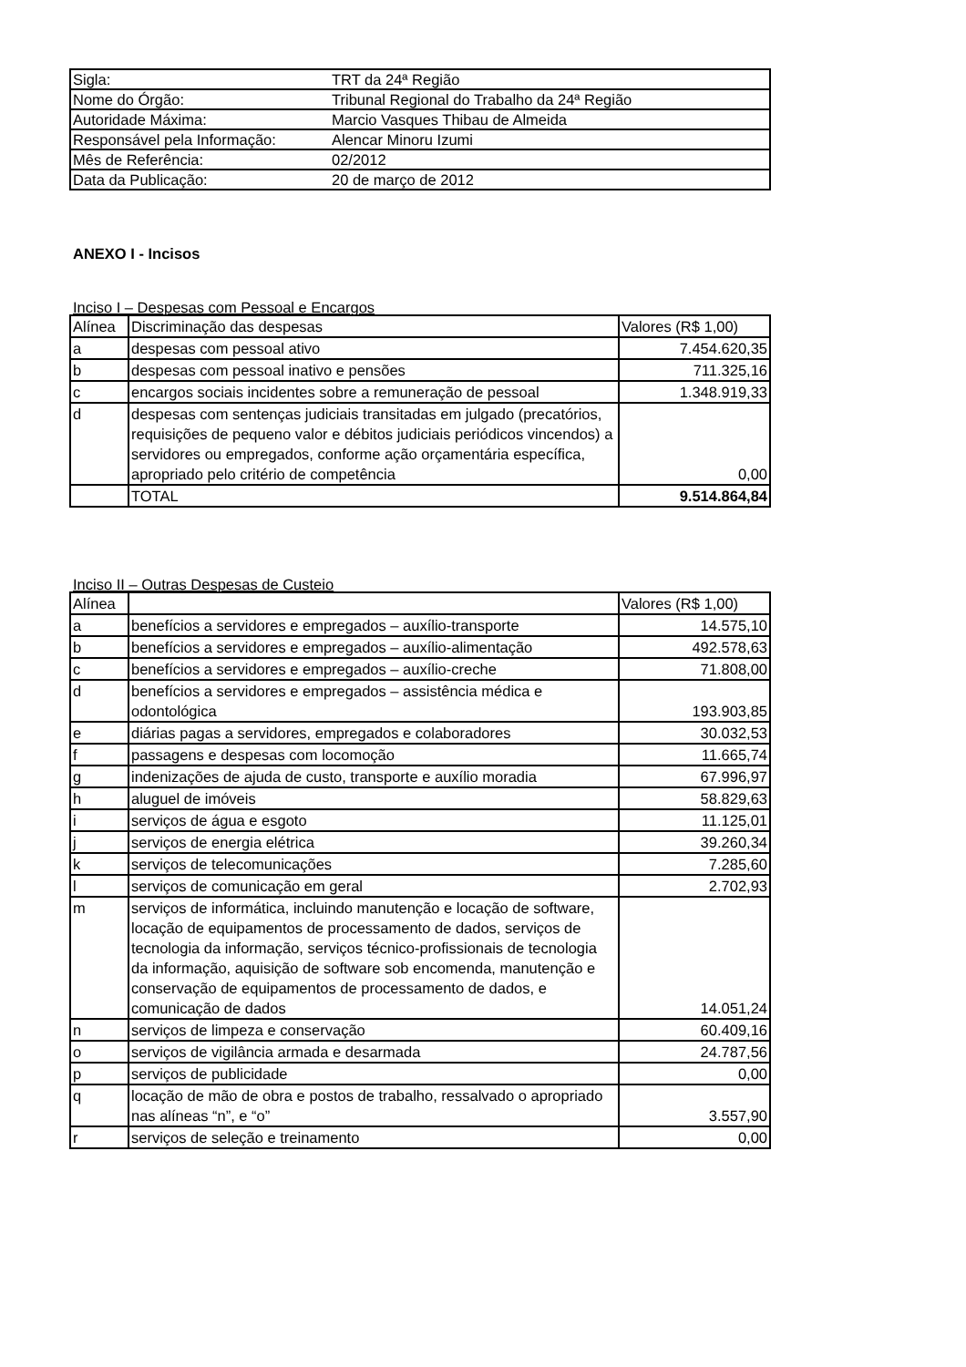| Sigla: | TRT da 24ª Região |
| Nome do Órgão: | Tribunal Regional do Trabalho da 24ª Região |
| Autoridade Máxima: | Marcio Vasques Thibau de Almeida |
| Responsável pela Informação: | Alencar Minoru Izumi |
| Mês de Referência: | 02/2012 |
| Data da Publicação: | 20 de março de 2012 |
ANEXO I - Incisos
Inciso I – Despesas com Pessoal e Encargos
| Alínea | Discriminação das despesas | Valores (R$ 1,00) |
| --- | --- | --- |
| a | despesas com pessoal ativo | 7.454.620,35 |
| b | despesas com pessoal inativo e pensões | 711.325,16 |
| c | encargos sociais incidentes sobre a remuneração de pessoal | 1.348.919,33 |
| d | despesas com sentenças judiciais transitadas em julgado (precatórios, requisições de pequeno valor e débitos judiciais periódicos vincendos) a servidores ou empregados, conforme ação orçamentária específica, apropriado pelo critério de competência | 0,00 |
| | TOTAL | 9.514.864,84 |
Inciso II – Outras Despesas de Custeio
| Alínea | | Valores (R$ 1,00) |
| --- | --- | --- |
| a | benefícios a servidores e empregados – auxílio-transporte | 14.575,10 |
| b | benefícios a servidores e empregados – auxílio-alimentação | 492.578,63 |
| c | benefícios a servidores e empregados – auxílio-creche | 71.808,00 |
| d | benefícios a servidores e empregados – assistência médica e odontológica | 193.903,85 |
| e | diárias pagas a servidores, empregados e colaboradores | 30.032,53 |
| f | passagens e despesas com locomoção | 11.665,74 |
| g | indenizações de ajuda de custo, transporte e auxílio moradia | 67.996,97 |
| h | aluguel de imóveis | 58.829,63 |
| i | serviços de água e esgoto | 11.125,01 |
| j | serviços de energia elétrica | 39.260,34 |
| k | serviços de telecomunicações | 7.285,60 |
| l | serviços de comunicação em geral | 2.702,93 |
| m | serviços de informática, incluindo manutenção e locação de software, locação de equipamentos de processamento de dados, serviços de tecnologia da informação, serviços técnico-profissionais de tecnologia da informação, aquisição de software sob encomenda, manutenção e conservação de equipamentos de processamento de dados, e comunicação de dados | 14.051,24 |
| n | serviços de limpeza e conservação | 60.409,16 |
| o | serviços de vigilância armada e desarmada | 24.787,56 |
| p | serviços de publicidade | 0,00 |
| q | locação de mão de obra e postos de trabalho, ressalvado o apropriado nas alíneas “n”, e “o” | 3.557,90 |
| r | serviços de seleção e treinamento | 0,00 |